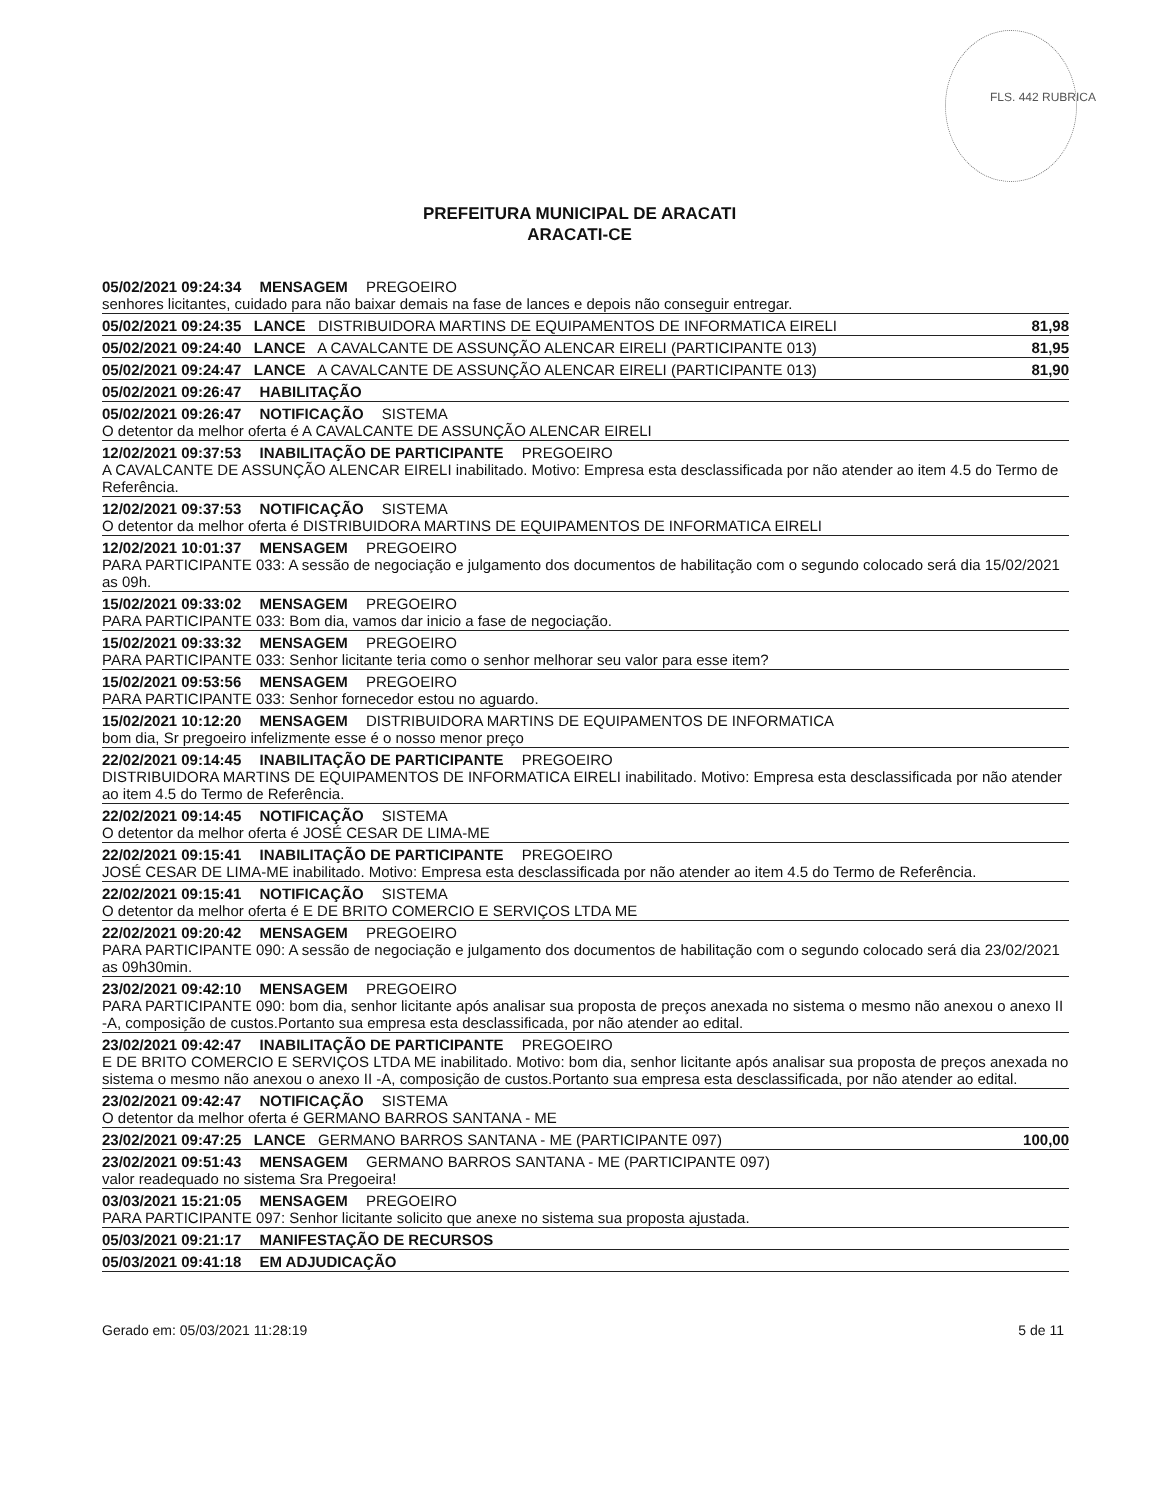FLS. 442 RUBRICA
PREFEITURA MUNICIPAL DE ARACATI
ARACATI-CE
05/02/2021 09:24:34 MENSAGEM PREGOEIRO
senhores licitantes, cuidado para não baixar demais na fase de lances e depois não conseguir entregar.
05/02/2021 09:24:35 LANCE DISTRIBUIDORA MARTINS DE EQUIPAMENTOS DE INFORMATICA EIRELI 81,98
05/02/2021 09:24:40 LANCE A CAVALCANTE DE ASSUNÇÃO ALENCAR EIRELI (PARTICIPANTE 013) 81,95
05/02/2021 09:24:47 LANCE A CAVALCANTE DE ASSUNÇÃO ALENCAR EIRELI (PARTICIPANTE 013) 81,90
05/02/2021 09:26:47 HABILITAÇÃO
05/02/2021 09:26:47 NOTIFICAÇÃO SISTEMA
O detentor da melhor oferta é A CAVALCANTE DE ASSUNÇÃO ALENCAR EIRELI
12/02/2021 09:37:53 INABILITAÇÃO DE PARTICIPANTE PREGOEIRO
A CAVALCANTE DE ASSUNÇÃO ALENCAR EIRELI inabilitado. Motivo: Empresa esta desclassificada por não atender ao item 4.5 do Termo de Referência.
12/02/2021 09:37:53 NOTIFICAÇÃO SISTEMA
O detentor da melhor oferta é DISTRIBUIDORA MARTINS DE EQUIPAMENTOS DE INFORMATICA EIRELI
12/02/2021 10:01:37 MENSAGEM PREGOEIRO
PARA PARTICIPANTE 033: A sessão de negociação e julgamento dos documentos de habilitação com o segundo colocado será dia 15/02/2021 as 09h.
15/02/2021 09:33:02 MENSAGEM PREGOEIRO
PARA PARTICIPANTE 033: Bom dia, vamos dar inicio a fase de negociação.
15/02/2021 09:33:32 MENSAGEM PREGOEIRO
PARA PARTICIPANTE 033: Senhor licitante teria como o senhor melhorar seu valor para esse item?
15/02/2021 09:53:56 MENSAGEM PREGOEIRO
PARA PARTICIPANTE 033: Senhor fornecedor estou no aguardo.
15/02/2021 10:12:20 MENSAGEM DISTRIBUIDORA MARTINS DE EQUIPAMENTOS DE INFORMATICA
bom dia, Sr pregoeiro infelizmente esse é o nosso menor preço
22/02/2021 09:14:45 INABILITAÇÃO DE PARTICIPANTE PREGOEIRO
DISTRIBUIDORA MARTINS DE EQUIPAMENTOS DE INFORMATICA EIRELI inabilitado. Motivo: Empresa esta desclassificada por não atender ao item 4.5 do Termo de Referência.
22/02/2021 09:14:45 NOTIFICAÇÃO SISTEMA
O detentor da melhor oferta é JOSÉ CESAR DE LIMA-ME
22/02/2021 09:15:41 INABILITAÇÃO DE PARTICIPANTE PREGOEIRO
JOSÉ CESAR DE LIMA-ME inabilitado. Motivo: Empresa esta desclassificada por não atender ao item 4.5 do Termo de Referência.
22/02/2021 09:15:41 NOTIFICAÇÃO SISTEMA
O detentor da melhor oferta é E DE BRITO COMERCIO E SERVIÇOS LTDA ME
22/02/2021 09:20:42 MENSAGEM PREGOEIRO
PARA PARTICIPANTE 090: A sessão de negociação e julgamento dos documentos de habilitação com o segundo colocado será dia 23/02/2021 as 09h30min.
23/02/2021 09:42:10 MENSAGEM PREGOEIRO
PARA PARTICIPANTE 090: bom dia, senhor licitante após analisar sua proposta de preços anexada no sistema o mesmo não anexou o anexo II -A, composição de custos.Portanto sua empresa esta desclassificada, por não atender ao edital.
23/02/2021 09:42:47 INABILITAÇÃO DE PARTICIPANTE PREGOEIRO
E DE BRITO COMERCIO E SERVIÇOS LTDA ME inabilitado. Motivo: bom dia, senhor licitante após analisar sua proposta de preços anexada no sistema o mesmo não anexou o anexo II -A, composição de custos.Portanto sua empresa esta desclassificada, por não atender ao edital.
23/02/2021 09:42:47 NOTIFICAÇÃO SISTEMA
O detentor da melhor oferta é GERMANO BARROS SANTANA - ME
23/02/2021 09:47:25 LANCE GERMANO BARROS SANTANA - ME (PARTICIPANTE 097) 100,00
23/02/2021 09:51:43 MENSAGEM GERMANO BARROS SANTANA - ME (PARTICIPANTE 097)
valor readequado no sistema Sra Pregoeira!
03/03/2021 15:21:05 MENSAGEM PREGOEIRO
PARA PARTICIPANTE 097: Senhor licitante solicito que anexe no sistema sua proposta ajustada.
05/03/2021 09:21:17 MANIFESTAÇÃO DE RECURSOS
05/03/2021 09:41:18 EM ADJUDICAÇÃO
Gerado em: 05/03/2021 11:28:19 5 de 11